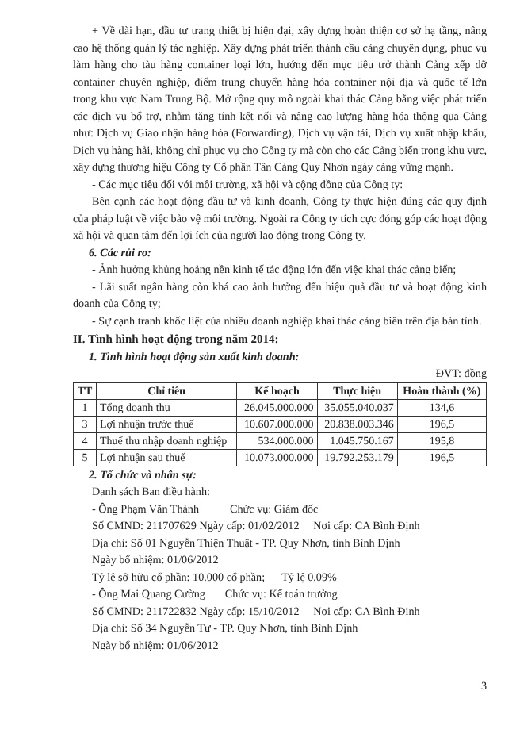+ Về dài hạn, đầu tư trang thiết bị hiện đại, xây dựng hoàn thiện cơ sở hạ tầng, nâng cao hệ thống quản lý tác nghiệp. Xây dựng phát triển thành cầu cảng chuyên dụng, phục vụ làm hàng cho tàu hàng container loại lớn, hướng đến mục tiêu trở thành Cảng xếp dỡ container chuyên nghiệp, điểm trung chuyển hàng hóa container nội địa và quốc tế lớn trong khu vực Nam Trung Bộ. Mở rộng quy mô ngoài khai thác Cảng bằng việc phát triển các dịch vụ bổ trợ, nhằm tăng tính kết nối và nâng cao lượng hàng hóa thông qua Cảng như: Dịch vụ Giao nhận hàng hóa (Forwarding), Dịch vụ vận tải, Dịch vụ xuất nhập khẩu, Dịch vụ hàng hải, không chỉ phục vụ cho Công ty mà còn cho các Cảng biển trong khu vực, xây dựng thương hiệu Công ty Cổ phần Tân Cảng Quy Nhơn ngày càng vững mạnh.
- Các mục tiêu đối với môi trường, xã hội và cộng đồng của Công ty:
Bên cạnh các hoạt động đầu tư và kinh doanh, Công ty thực hiện đúng các quy định của pháp luật về việc bảo vệ môi trường. Ngoài ra Công ty tích cực đóng góp các hoạt động xã hội và quan tâm đến lợi ích của người lao động trong Công ty.
6. Các rủi ro:
- Ảnh hưởng khủng hoảng nền kinh tế tác động lớn đến việc khai thác cảng biển;
- Lãi suất ngân hàng còn khá cao ảnh hưởng đến hiệu quả đầu tư và hoạt động kinh doanh của Công ty;
- Sự cạnh tranh khốc liệt của nhiều doanh nghiệp khai thác cảng biển trên địa bàn tỉnh.
II. Tình hình hoạt động trong năm 2014:
1. Tình hình hoạt động sản xuất kinh doanh:
ĐVT: đồng
| TT | Chỉ tiêu | Kế hoạch | Thực hiện | Hoàn thành (%) |
| --- | --- | --- | --- | --- |
| 1 | Tổng doanh thu | 26.045.000.000 | 35.055.040.037 | 134,6 |
| 3 | Lợi nhuận trước thuế | 10.607.000.000 | 20.838.003.346 | 196,5 |
| 4 | Thuế thu nhập doanh nghiệp | 534.000.000 | 1.045.750.167 | 195,8 |
| 5 | Lợi nhuận sau thuế | 10.073.000.000 | 19.792.253.179 | 196,5 |
2. Tổ chức và nhân sự:
Danh sách Ban điều hành:
- Ông Phạm Văn Thành Chức vụ: Giám đốc
Số CMND: 211707629 Ngày cấp: 01/02/2012 Nơi cấp: CA Bình Định
Địa chỉ: Số 01 Nguyễn Thiện Thuật - TP. Quy Nhơn, tỉnh Bình Định
Ngày bổ nhiệm: 01/06/2012
Tỷ lệ sở hữu cổ phần: 10.000 cổ phần; Tỷ lệ 0,09%
- Ông Mai Quang Cường Chức vụ: Kế toán trưởng
Số CMND: 211722832 Ngày cấp: 15/10/2012 Nơi cấp: CA Bình Định
Địa chỉ: Số 34 Nguyễn Tư - TP. Quy Nhơn, tỉnh Bình Định
Ngày bổ nhiệm: 01/06/2012
3